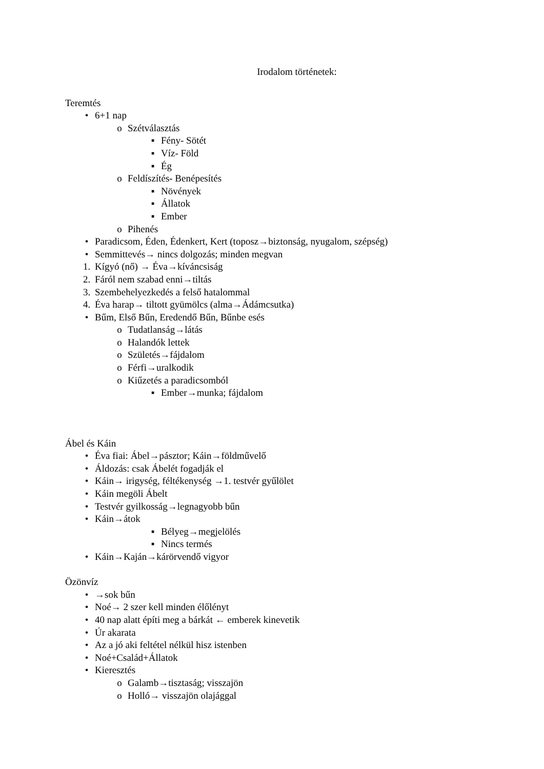Irodalom történetek:
Teremtés
• 6+1 nap
o Szétválasztás
▪ Fény- Sötét
▪ Víz- Föld
▪ Ég
o Feldíszítés- Benépesítés
▪ Növények
▪ Állatok
▪ Ember
o Pihenés
• Paradicsom, Éden, Édenkert, Kert (toposz→biztonság, nyugalom, szépség)
• Semmittevés→ nincs dolgozás; minden megvan
1. Kígyó (nő) → Éva→kíváncsiság
2. Fáról nem szabad enni→tiltás
3. Szembehelyezkedés a felső hatalommal
4. Éva harap→ tiltott gyümölcs (alma→Ádámcsutka)
• Bűm, Első Bűn, Eredendő Bűn, Bűnbe esés
o Tudatlanság→látás
o Halandók lettek
o Születés→fájdalom
o Férfi→uralkodik
o Kiűzetés a paradicsomból
▪ Ember→munka; fájdalom
Ábel és Káin
• Éva fiai: Ábel→pásztor; Káin→földművelő
• Áldozás: csak Ábelét fogadják el
• Káin→ irigység, féltékenység →1. testvér gyűlölet
• Káin megöli Ábelt
• Testvér gyilkosság→legnagyobb bűn
• Káin→átok
▪ Bélyeg→megjelölés
▪ Nincs termés
• Káin→Kaján→kárörvendő vigyor
Özönvíz
• →sok bűn
• Noé→ 2 szer kell minden élőlényt
• 40 nap alatt építi meg a bárkát ← emberek kinevetik
• Úr akarata
• Az a jó aki feltétel nélkül hisz istenben
• Noé+Család+Állatok
• Kieresztés
o Galamb→tisztaság; visszajön
o Holló→ visszajön olajággal